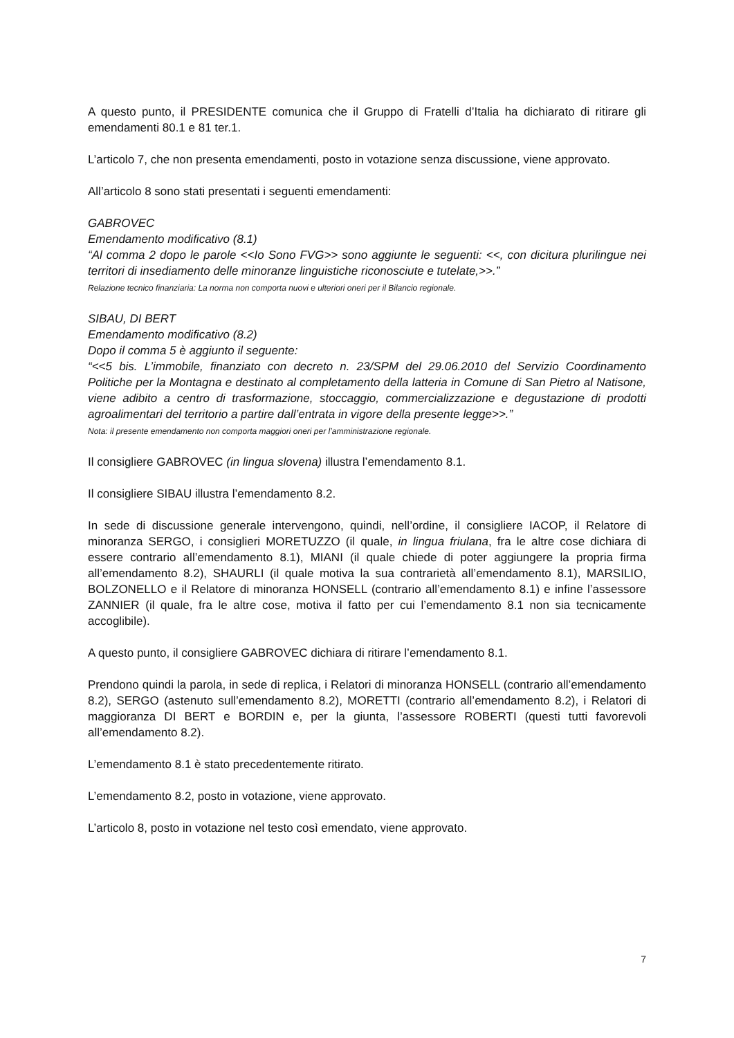A questo punto, il PRESIDENTE comunica che il Gruppo di Fratelli d’Italia ha dichiarato di ritirare gli emendamenti 80.1 e 81 ter.1.
L’articolo 7, che non presenta emendamenti, posto in votazione senza discussione, viene approvato.
All’articolo 8 sono stati presentati i seguenti emendamenti:
GABROVEC
Emendamento modificativo (8.1)
“Al comma 2 dopo le parole <<Io Sono FVG>> sono aggiunte le seguenti: <<, con dicitura plurilingue nei territori di insediamento delle minoranze linguistiche riconosciute e tutelate,>>.”
Relazione tecnico finanziaria: La norma non comporta nuovi e ulteriori oneri per il Bilancio regionale.
SIBAU, DI BERT
Emendamento modificativo (8.2)
Dopo il comma 5 è aggiunto il seguente:
“<<5 bis. L’immobile, finanziato con decreto n. 23/SPM del 29.06.2010 del Servizio Coordinamento Politiche per la Montagna e destinato al completamento della latteria in Comune di San Pietro al Natisone, viene adibito a centro di trasformazione, stoccaggio, commercializzazione e degustazione di prodotti agroalimentari del territorio a partire dall’entrata in vigore della presente legge>>.”
Nota: il presente emendamento non comporta maggiori oneri per l’amministrazione regionale.
Il consigliere GABROVEC (in lingua slovena) illustra l’emendamento 8.1.
Il consigliere SIBAU illustra l’emendamento 8.2.
In sede di discussione generale intervengono, quindi, nell’ordine, il consigliere IACOP, il Relatore di minoranza SERGO, i consiglieri MORETUZZO (il quale, in lingua friulana, fra le altre cose dichiara di essere contrario all’emendamento 8.1), MIANI (il quale chiede di poter aggiungere la propria firma all’emendamento 8.2), SHAURLI (il quale motiva la sua contrarietà all’emendamento 8.1), MARSILIO, BOLZONELLO e il Relatore di minoranza HONSELL (contrario all’emendamento 8.1) e infine l’assessore ZANNIER (il quale, fra le altre cose, motiva il fatto per cui l’emendamento 8.1 non sia tecnicamente accoglibile).
A questo punto, il consigliere GABROVEC dichiara di ritirare l’emendamento 8.1.
Prendono quindi la parola, in sede di replica, i Relatori di minoranza HONSELL (contrario all’emendamento 8.2), SERGO (astenuto sull’emendamento 8.2), MORETTI (contrario all’emendamento 8.2), i Relatori di maggioranza DI BERT e BORDIN e, per la giunta, l’assessore ROBERTI (questi tutti favorevoli all’emendamento 8.2).
L’emendamento 8.1 è stato precedentemente ritirato.
L’emendamento 8.2, posto in votazione, viene approvato.
L’articolo 8, posto in votazione nel testo così emendato, viene approvato.
7